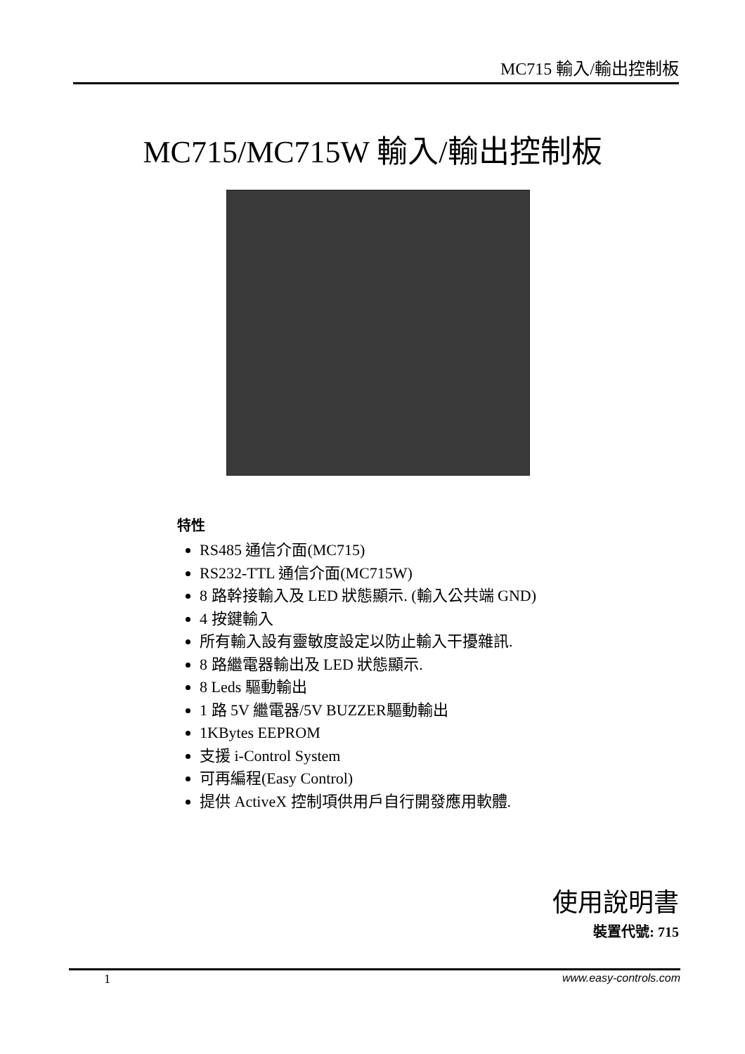MC715 輸入/輸出控制板
MC715/MC715W 輸入/輸出控制板
特性
RS485 通信介面(MC715)
RS232-TTL 通信介面(MC715W)
8 路幹接輸入及 LED 狀態顯示. (輸入公共端 GND)
4 按鍵輸入
所有輸入設有靈敏度設定以防止輸入干擾雜訊.
8 路繼電器輸出及 LED 狀態顯示.
8 Leds 驅動輸出
1 路 5V 繼電器/5V BUZZER驅動輸出
1KBytes EEPROM
支援 i-Control System
可再編程(Easy Control)
提供 ActiveX 控制項供用戶自行開發應用軟體.
使用說明書
裝置代號: 715
1 www.easy-controls.com